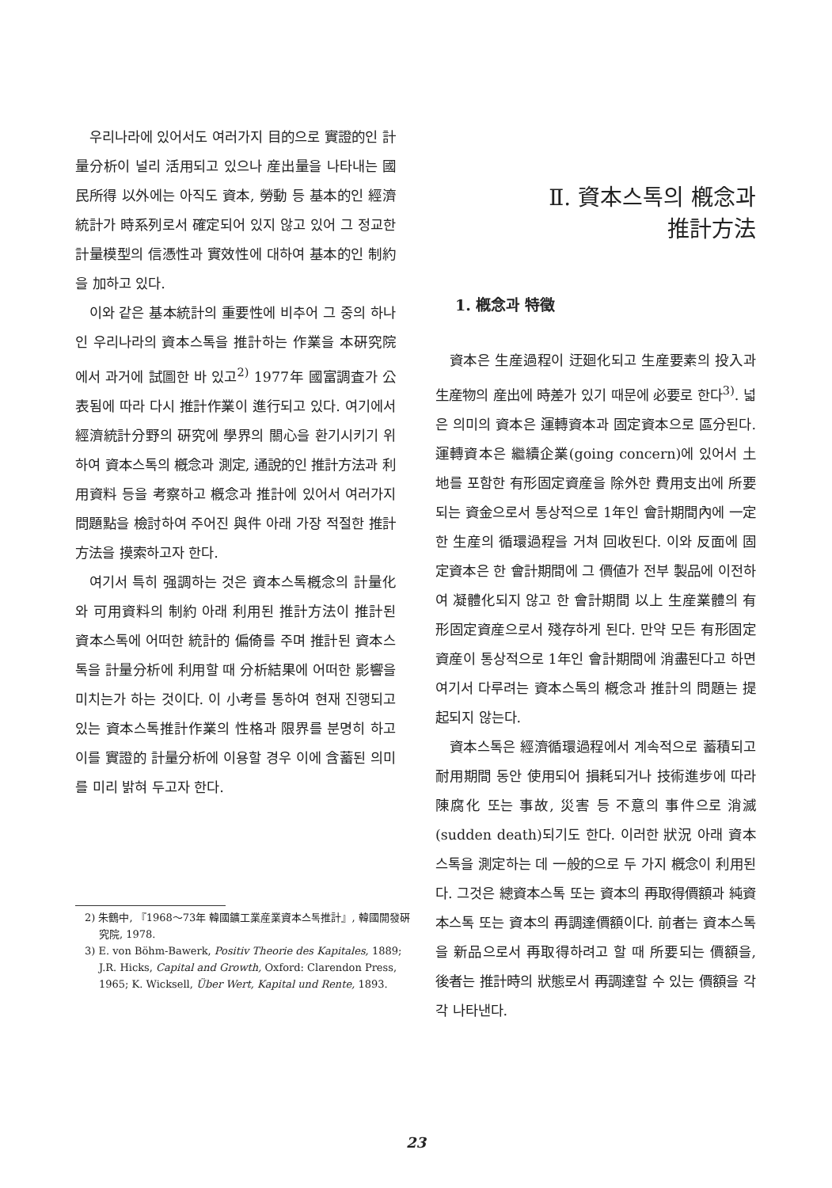우리나라에 있어서도 여러가지 目的으로 實證的인 計量分析이 널리 活用되고 있으나 産出量을 나타내는 國民所得 以外에는 아직도 資本, 勞動 등 基本的인 經濟統計가 時系列로서 確定되어 있지 않고 있어 그 정교한 計量模型의 信憑性과 實效性에 대하여 基本的인 制約을 加하고 있다.
이와 같은 基本統計의 重要性에 비추어 그 중의 하나인 우리나라의 資本스톡을 推計하는 作業을 本硏究院에서 과거에 試圖한 바 있고<sup>2)</sup> 1977年 國富調査가 公表됨에 따라 다시 推計作業이 進行되고 있다. 여기에서 經濟統計分野의 硏究에 學界의 關心을 환기시키기 위하여 資本스톡의 槪念과 測定, 通說的인 推計方法과 利用資料 등을 考察하고 槪念과 推計에 있어서 여러가지 問題點을 檢討하여 주어진 與件 아래 가장 적절한 推計方法을 摸索하고자 한다.
여기서 특히 强調하는 것은 資本스톡槪念의 計量化와 可用資料의 制約 아래 利用된 推計方法이 推計된 資本스톡에 어떠한 統計的 偏倚를 주며 推計된 資本스톡을 計量分析에 利用할 때 分析結果에 어떠한 影響을 미치는가 하는 것이다. 이 小考를 통하여 현재 진행되고 있는 資本스톡推計作業의 性格과 限界를 분명히 하고 이를 實證的 計量分析에 이용할 경우 이에 含蓄된 의미를 미리 밝혀 두고자 한다.
2) 朱鶴中, 『1968～73年 韓國鑛工業産業資本스톡推計』, 韓國開發硏究院, 1978.
3) E. von Böhm-Bawerk, Positiv Theorie des Kapitales, 1889; J.R. Hicks, Capital and Growth, Oxford: Clarendon Press, 1965; K. Wicksell, Über Wert, Kapital und Rente, 1893.
Ⅱ. 資本스톡의 槪念과
推計方法
1. 槪念과 特徵
資本은 生産過程이 迂廻化되고 生産要素의 投入과 生産物의 産出에 時差가 있기 때문에 必要로 한다<sup>3)</sup>. 넓은 의미의 資本은 運轉資本과 固定資本으로 區分된다. 運轉資本은 繼續企業(going concern)에 있어서 土地를 포함한 有形固定資産을 除外한 費用支出에 所要되는 資金으로서 통상적으로 1年인 會計期間內에 一定한 生産의 循環過程을 거쳐 回收된다. 이와 反面에 固定資本은 한 會計期間에 그 價値가 전부 製品에 이전하여 凝體化되지 않고 한 會計期間 以上 生産業體의 有形固定資産으로서 殘存하게 된다. 만약 모든 有形固定資産이 통상적으로 1年인 會計期間에 消盡된다고 하면 여기서 다루려는 資本스톡의 槪念과 推計의 問題는 提起되지 않는다.
資本스톡은 經濟循環過程에서 계속적으로 蓄積되고 耐用期間 동안 使用되어 損耗되거나 技術進步에 따라 陳腐化 또는 事故, 災害 등 不意의 事件으로 消滅(sudden death)되기도 한다. 이러한 狀況 아래 資本스톡을 測定하는 데 一般的으로 두 가지 槪念이 利用된다. 그것은 總資本스톡 또는 資本의 再取得價額과 純資本스톡 또는 資本의 再調達價額이다. 前者는 資本스톡을 新品으로서 再取得하려고 할 때 所要되는 價額을, 後者는 推計時의 狀態로서 再調達할 수 있는 價額을 각각 나타낸다.
23